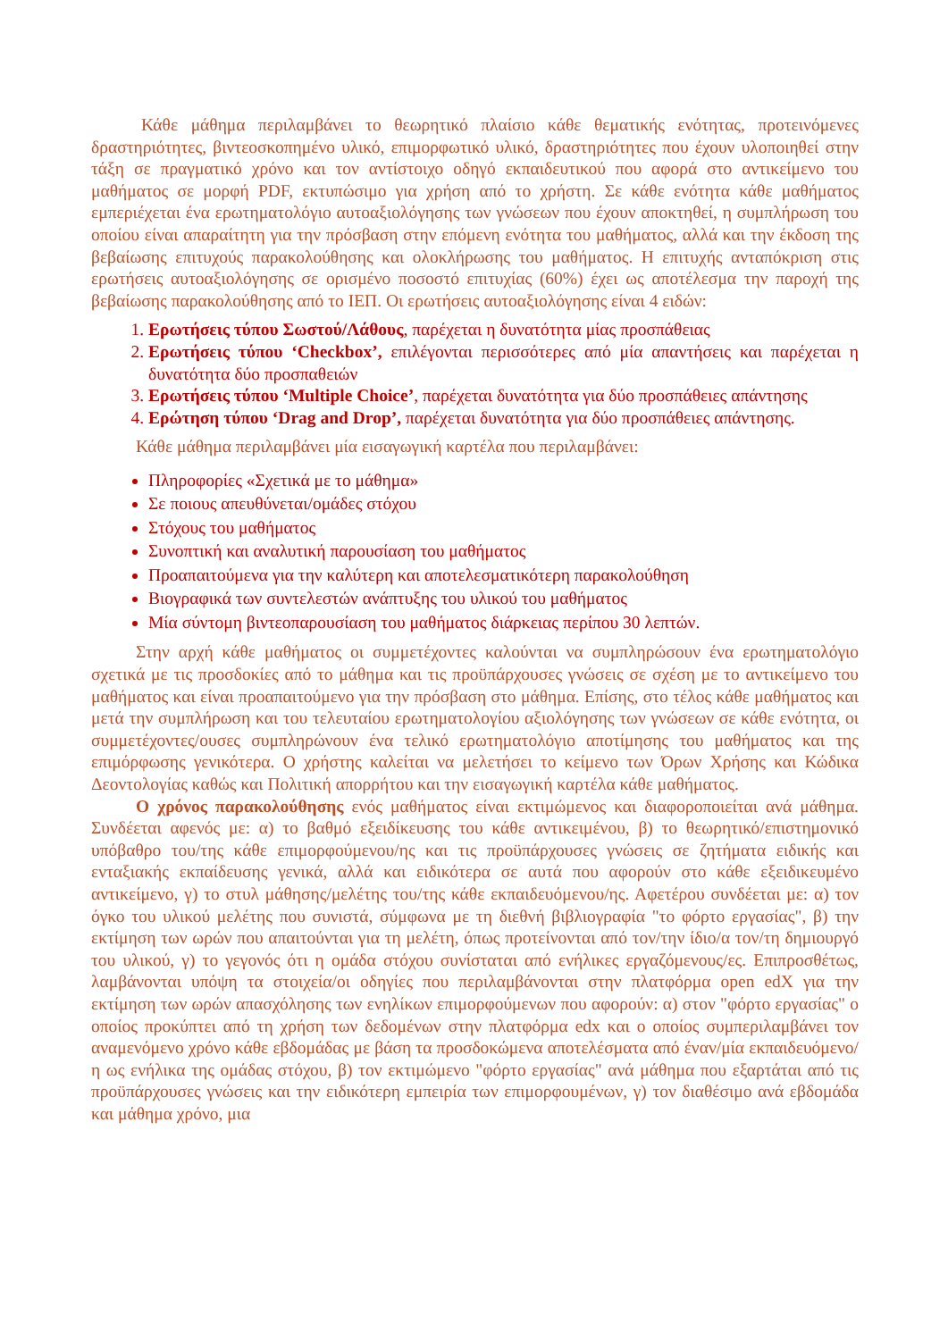Κάθε μάθημα περιλαμβάνει το θεωρητικό πλαίσιο κάθε θεματικής ενότητας, προτεινόμενες δραστηριότητες, βιντεοσκοπημένο υλικό, επιμορφωτικό υλικό, δραστηριότητες που έχουν υλοποιηθεί στην τάξη σε πραγματικό χρόνο και τον αντίστοιχο οδηγό εκπαιδευτικού που αφορά στο αντικείμενο του μαθήματος σε μορφή PDF, εκτυπώσιμο για χρήση από το χρήστη. Σε κάθε ενότητα κάθε μαθήματος εμπεριέχεται ένα ερωτηματολόγιο αυτοαξιολόγησης των γνώσεων που έχουν αποκτηθεί, η συμπλήρωση του οποίου είναι απαραίτητη για την πρόσβαση στην επόμενη ενότητα του μαθήματος, αλλά και την έκδοση της βεβαίωσης επιτυχούς παρακολούθησης και ολοκλήρωσης του μαθήματος. Η επιτυχής ανταπόκριση στις ερωτήσεις αυτοαξιολόγησης σε ορισμένο ποσοστό επιτυχίας (60%) έχει ως αποτέλεσμα την παροχή της βεβαίωσης παρακολούθησης από το ΙΕΠ. Οι ερωτήσεις αυτοαξιολόγησης είναι 4 ειδών:
1. Ερωτήσεις τύπου Σωστού/Λάθους, παρέχεται η δυνατότητα μίας προσπάθειας
2. Ερωτήσεις τύπου ‘Checkbox’, επιλέγονται περισσότερες από μία απαντήσεις και παρέχεται η δυνατότητα δύο προσπαθειών
3. Ερωτήσεις τύπου ‘Multiple Choice’, παρέχεται δυνατότητα για δύο προσπάθειες απάντησης
4. Ερώτηση τύπου ‘Drag and Drop’, παρέχεται δυνατότητα για δύο προσπάθειες απάντησης.
Κάθε μάθημα περιλαμβάνει μία εισαγωγική καρτέλα που περιλαμβάνει:
Πληροφορίες «Σχετικά με το μάθημα»
Σε ποιους απευθύνεται/ομάδες στόχου
Στόχους του μαθήματος
Συνοπτική και αναλυτική παρουσίαση του μαθήματος
Προαπαιτούμενα για την καλύτερη και αποτελεσματικότερη παρακολούθηση
Βιογραφικά των συντελεστών ανάπτυξης του υλικού του μαθήματος
Μία σύντομη βιντεοπαρουσίαση του μαθήματος διάρκειας περίπου 30 λεπτών.
Στην αρχή κάθε μαθήματος οι συμμετέχοντες καλούνται να συμπληρώσουν ένα ερωτηματολόγιο σχετικά με τις προσδοκίες από το μάθημα και τις προϋπάρχουσες γνώσεις σε σχέση με το αντικείμενο του μαθήματος και είναι προαπαιτούμενο για την πρόσβαση στο μάθημα. Επίσης, στο τέλος κάθε μαθήματος και μετά την συμπλήρωση και του τελευταίου ερωτηματολογίου αξιολόγησης των γνώσεων σε κάθε ενότητα, οι συμμετέχοντες/ουσες συμπληρώνουν ένα τελικό ερωτηματολόγιο αποτίμησης του μαθήματος και της επιμόρφωσης γενικότερα. Ο χρήστης καλείται να μελετήσει το κείμενο των Όρων Χρήσης και Κώδικα Δεοντολογίας καθώς και Πολιτική απορρήτου και την εισαγωγική καρτέλα κάθε μαθήματος.
Ο χρόνος παρακολούθησης ενός μαθήματος είναι εκτιμώμενος και διαφοροποιείται ανά μάθημα. Συνδέεται αφενός με: α) το βαθμό εξειδίκευσης του κάθε αντικειμένου, β) το θεωρητικό/επιστημονικό υπόβαθρο του/της κάθε επιμορφούμενου/ης και τις προϋπάρχουσες γνώσεις σε ζητήματα ειδικής και ενταξιακής εκπαίδευσης γενικά, αλλά και ειδικότερα σε αυτά που αφορούν στο κάθε εξειδικευμένο αντικείμενο, γ) το στυλ μάθησης/μελέτης του/της κάθε εκπαιδευόμενου/ης. Αφετέρου συνδέεται με: α) τον όγκο του υλικού μελέτης που συνιστά, σύμφωνα με τη διεθνή βιβλιογραφία "το φόρτο εργασίας", β) την εκτίμηση των ωρών που απαιτούνται για τη μελέτη, όπως προτείνονται από τον/την ίδιο/α τον/τη δημιουργό του υλικού, γ) το γεγονός ότι η ομάδα στόχου συνίσταται από ενήλικες εργαζόμενους/ες. Επιπροσθέτως, λαμβάνονται υπόψη τα στοιχεία/οι οδηγίες που περιλαμβάνονται στην πλατφόρμα open edX για την εκτίμηση των ωρών απασχόλησης των ενηλίκων επιμορφούμενων που αφορούν: α) στον "φόρτο εργασίας" ο οποίος προκύπτει από τη χρήση των δεδομένων στην πλατφόρμα edx και ο οποίος συμπεριλαμβάνει τον αναμενόμενο χρόνο κάθε εβδομάδας με βάση τα προσδοκώμενα αποτελέσματα από έναν/μία εκπαιδευόμενο/η ως ενήλικα της ομάδας στόχου, β) τον εκτιμώμενο "φόρτο εργασίας" ανά μάθημα που εξαρτάται από τις προϋπάρχουσες γνώσεις και την ειδικότερη εμπειρία των επιμορφουμένων, γ) τον διαθέσιμο ανά εβδομάδα και μάθημα χρόνο, μια